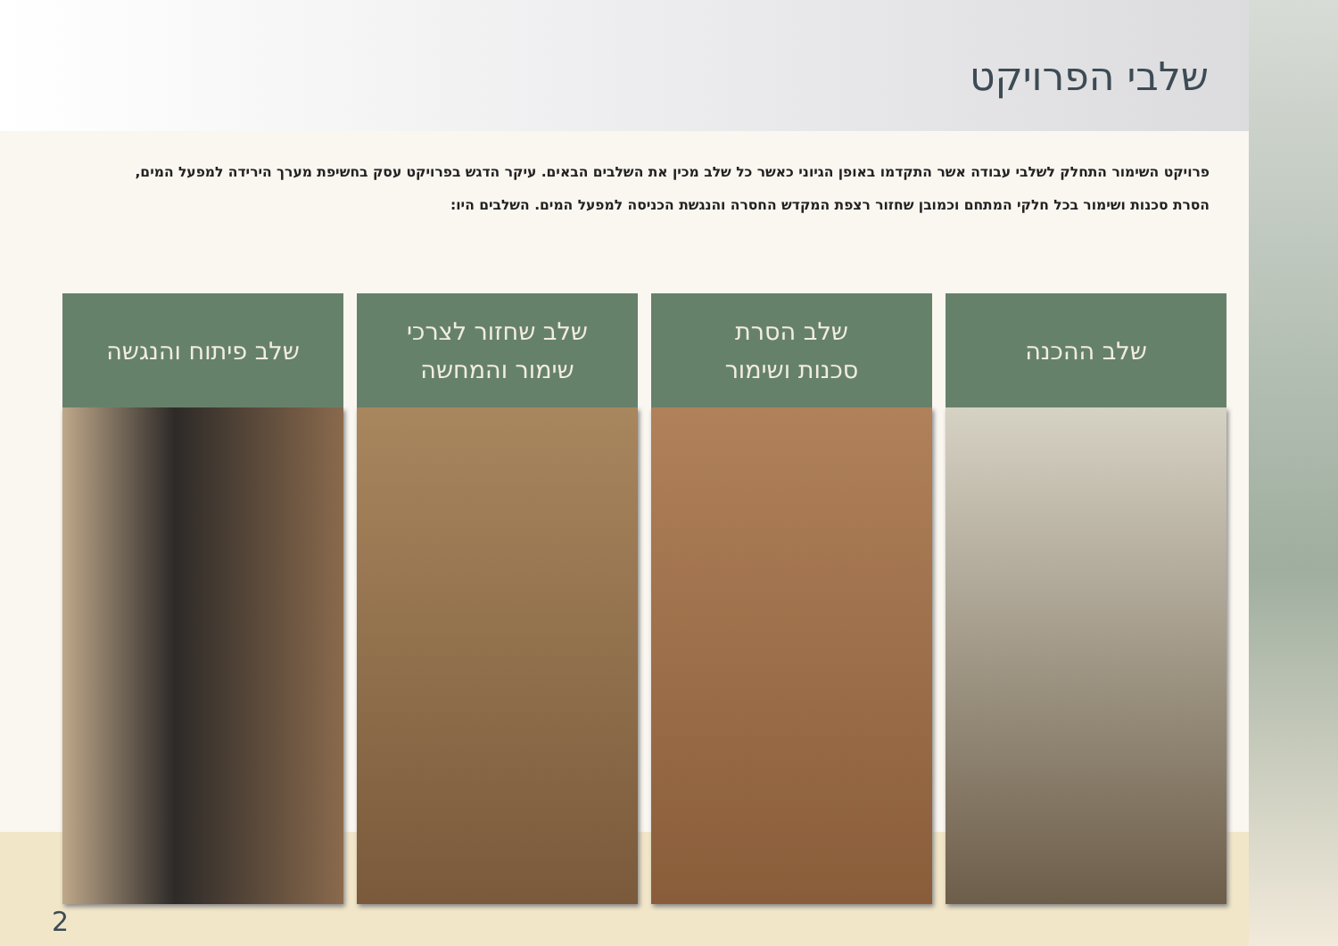שלבי הפרויקט
פרויקט השימור התחלק לשלבי עבודה אשר התקדמו באופן הגיוני כאשר כל שלב מכין את השלבים הבאים. עיקר הדגש בפרויקט עסק בחשיפת מערך הירידה למפעל המים, הסרת סכנות ושימור בכל חלקי המתחם וכמובן שחזור רצפת המקדש החסרה והנגשת הכניסה למפעל המים. השלבים היו:
שלב ההכנה שלב הסרת
סכנות ושימור
שלב שחזור לצרכי
שימור והמחשה
שלב פיתוח והנגשה
2